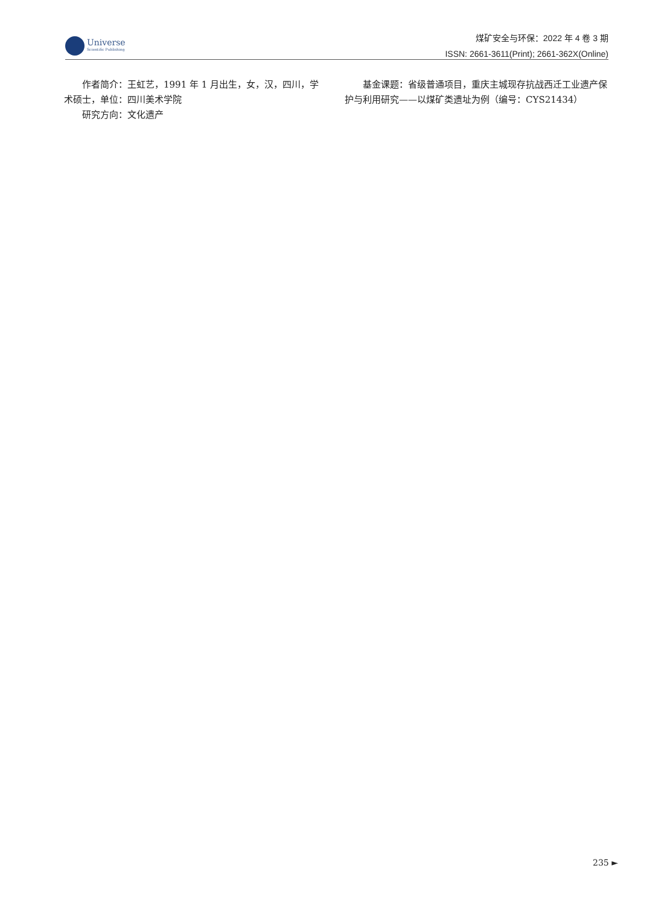Universe
Scientific Publishing
煤矿安全与环保：2022 年 4 卷 3 期
ISSN: 2661-3611(Print); 2661-362X(Online)
作者简介：王虹艺，1991 年 1 月出生，女，汉，四川，学术硕士，单位：四川美术学院
研究方向：文化遗产
基金课题：省级普通项目，重庆主城现存抗战西迁工业遗产保护与利用研究——以煤矿类遗址为例（编号：CYS21434）
235 ►